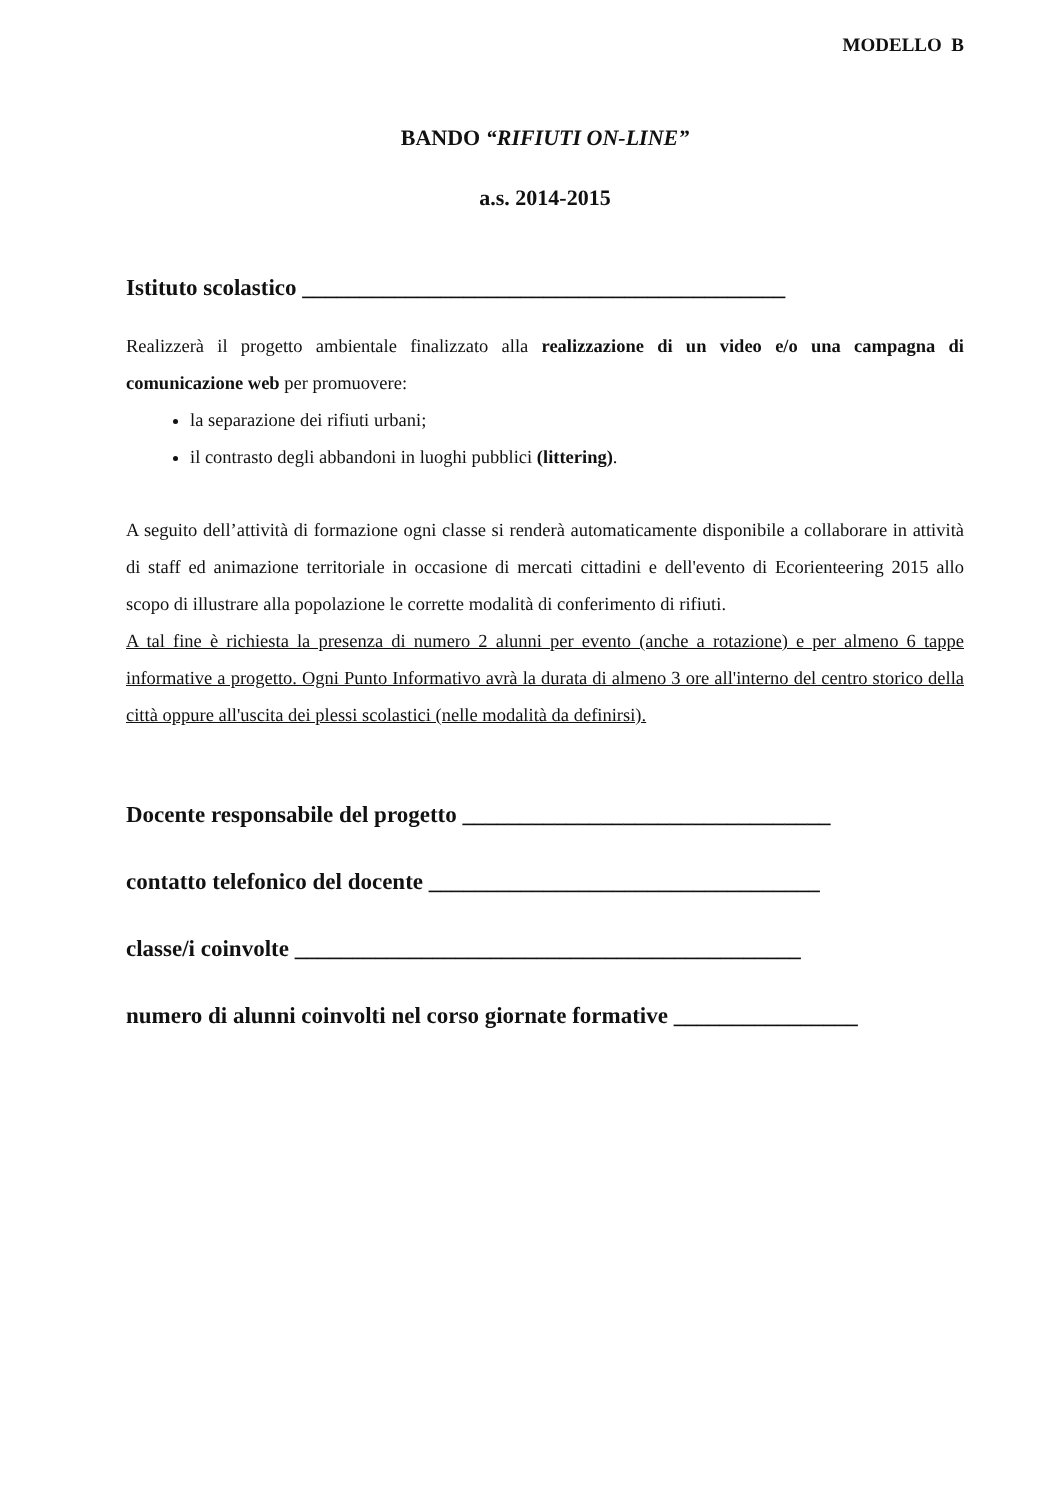MODELLO B
BANDO “RIFIUTI ON-LINE”
a.s. 2014-2015
Istituto scolastico __________________________________________
Realizzerà il progetto ambientale finalizzato alla realizzazione di un video e/o una campagna di comunicazione web per promuovere:
la separazione dei rifiuti urbani;
il contrasto degli abbandoni in luoghi pubblici (littering).
A seguito dell’attività di formazione ogni classe si renderà automaticamente disponibile a collaborare in attività di staff ed animazione territoriale in occasione di mercati cittadini e dell'evento di Ecorienteering 2015 allo scopo di illustrare alla popolazione le corrette modalità di conferimento di rifiuti.
A tal fine è richiesta la presenza di numero 2 alunni per evento (anche a rotazione) e per almeno 6 tappe informative a progetto. Ogni Punto Informativo avrà la durata di almeno 3 ore all'interno del centro storico della città oppure all'uscita dei plessi scolastici (nelle modalità da definirsi).
Docente responsabile del progetto ________________________________
contatto telefonico del docente __________________________________
classe/i coinvolte ____________________________________________
numero di alunni coinvolti nel corso giornate formative ________________